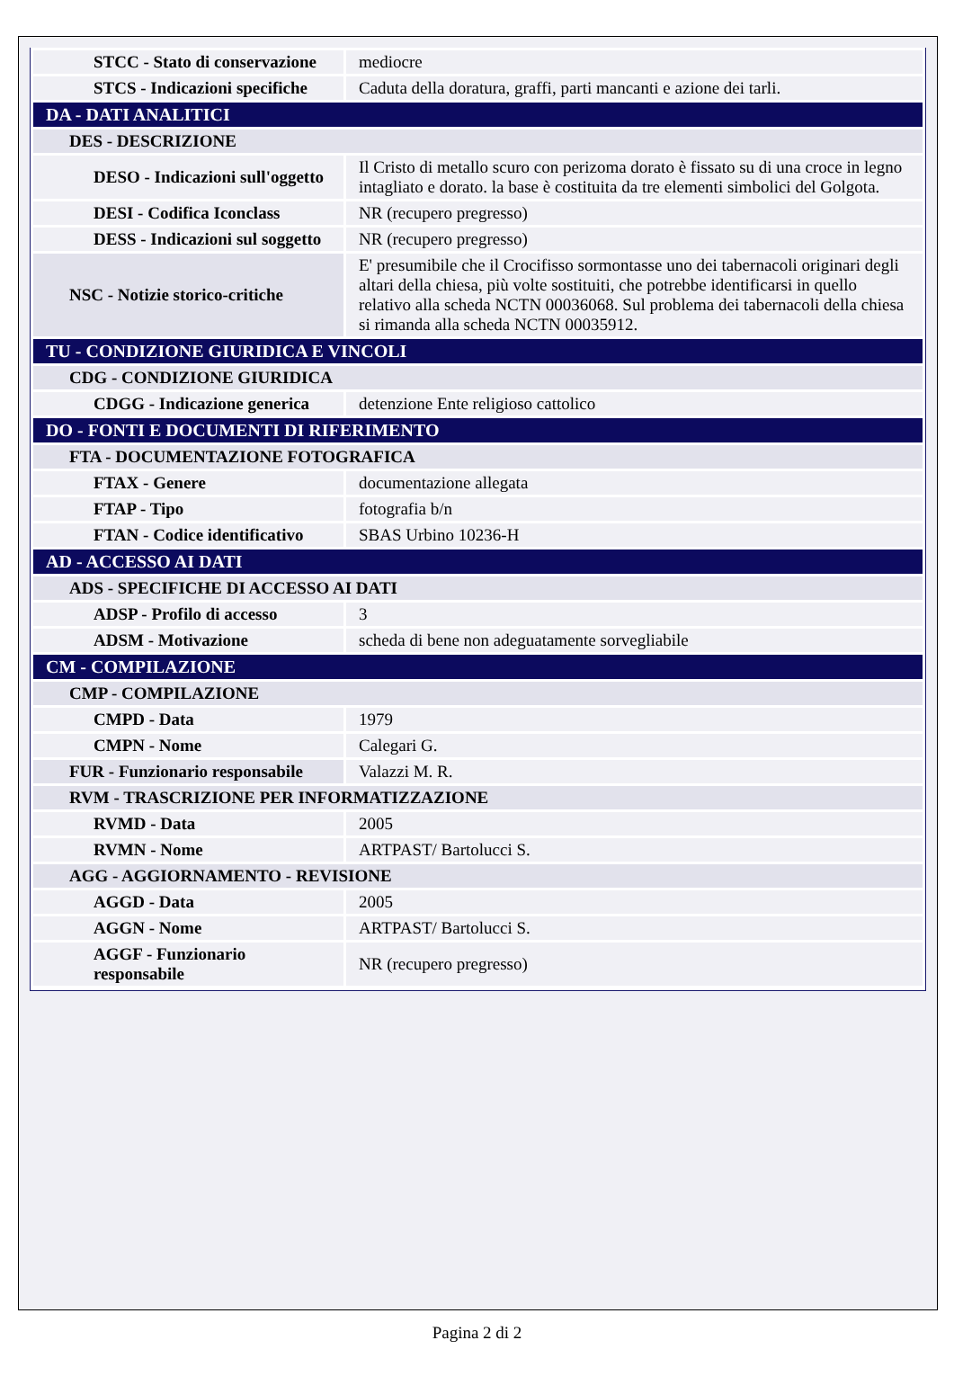| STCC - Stato di conservazione | mediocre |
| STCS - Indicazioni specifiche | Caduta della doratura, graffi, parti mancanti e azione dei tarli. |
| DA - DATI ANALITICI | |
| DES - DESCRIZIONE | |
| DESO - Indicazioni sull'oggetto | Il Cristo di metallo scuro con perizoma dorato è fissato su di una croce in legno intagliato e dorato. la base è costituita da tre elementi simbolici del Golgota. |
| DESI - Codifica Iconclass | NR (recupero pregresso) |
| DESS - Indicazioni sul soggetto | NR (recupero pregresso) |
| NSC - Notizie storico-critiche | E' presumibile che il Crocifisso sormontasse uno dei tabernacoli originari degli altari della chiesa, più volte sostituiti, che potrebbe identificarsi in quello relativo alla scheda NCTN 00036068. Sul problema dei tabernacoli della chiesa si rimanda alla scheda NCTN 00035912. |
| TU - CONDIZIONE GIURIDICA E VINCOLI | |
| CDG - CONDIZIONE GIURIDICA | |
| CDGG - Indicazione generica | detenzione Ente religioso cattolico |
| DO - FONTI E DOCUMENTI DI RIFERIMENTO | |
| FTA - DOCUMENTAZIONE FOTOGRAFICA | |
| FTAX - Genere | documentazione allegata |
| FTAP - Tipo | fotografia b/n |
| FTAN - Codice identificativo | SBAS Urbino 10236-H |
| AD - ACCESSO AI DATI | |
| ADS - SPECIFICHE DI ACCESSO AI DATI | |
| ADSP - Profilo di accesso | 3 |
| ADSM - Motivazione | scheda di bene non adeguatamente sorvegliabile |
| CM - COMPILAZIONE | |
| CMP - COMPILAZIONE | |
| CMPD - Data | 1979 |
| CMPN - Nome | Calegari G. |
| FUR - Funzionario responsabile | Valazzi M. R. |
| RVM - TRASCRIZIONE PER INFORMATIZZAZIONE | |
| RVMD - Data | 2005 |
| RVMN - Nome | ARTPAST/ Bartolucci S. |
| AGG - AGGIORNAMENTO - REVISIONE | |
| AGGD - Data | 2005 |
| AGGN - Nome | ARTPAST/ Bartolucci S. |
| AGGF - Funzionario responsabile | NR (recupero pregresso) |
Pagina 2 di 2